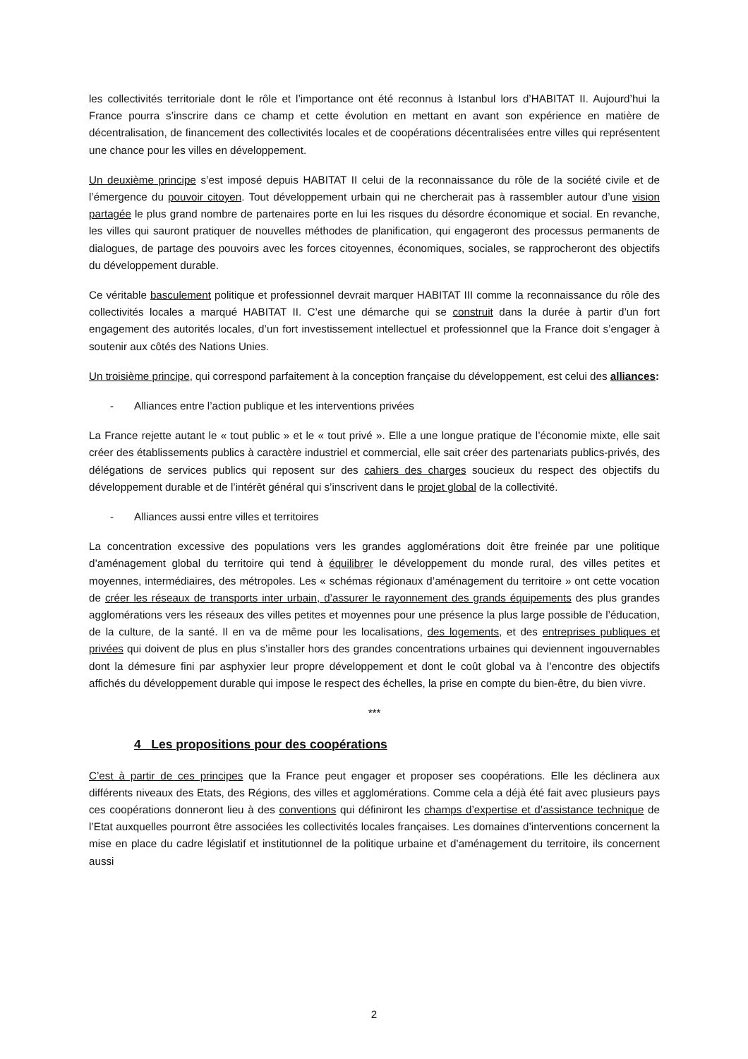les collectivités territoriale dont le rôle et l’importance ont été reconnus à Istanbul lors d’HABITAT II. Aujourd’hui la France pourra s’inscrire dans ce champ et cette évolution en mettant en avant son expérience en matière de décentralisation, de financement des collectivités locales et de coopérations décentralisées entre villes qui représentent une chance pour les villes en développement.
Un deuxième principe s’est imposé depuis HABITAT II celui de la reconnaissance du rôle de la société civile et de l’émergence du pouvoir citoyen. Tout développement urbain qui ne chercherait pas à rassembler autour d’une vision partagée le plus grand nombre de partenaires porte en lui les risques du désordre économique et social. En revanche, les villes qui sauront pratiquer de nouvelles méthodes de planification, qui engageront des processus permanents de dialogues, de partage des pouvoirs avec les forces citoyennes, économiques, sociales, se rapprocheront des objectifs du développement durable.
Ce véritable basculement politique et professionnel devrait marquer HABITAT III comme la reconnaissance du rôle des collectivités locales a marqué HABITAT II. C’est une démarche qui se construit dans la durée à partir d’un fort engagement des autorités locales, d’un fort investissement intellectuel et professionnel que la France doit s’engager à soutenir aux côtés des Nations Unies.
Un troisième principe, qui correspond parfaitement à la conception française du développement, est celui des alliances:
- Alliances entre l’action publique et les interventions privées
La France rejette autant le « tout public » et le « tout privé ». Elle a une longue pratique de l’économie mixte, elle sait créer des établissements publics à caractère industriel et commercial, elle sait créer des partenariats publics-privés, des délégations de services publics qui reposent sur des cahiers des charges soucieux du respect des objectifs du développement durable et de l’intérêt général qui s’inscrivent dans le projet global de la collectivité.
- Alliances aussi entre villes et territoires
La concentration excessive des populations vers les grandes agglomérations doit être freinée par une politique d’aménagement global du territoire qui tend à équilibrer le développement du monde rural, des villes petites et moyennes, intermédiaires, des métropoles. Les « schémas régionaux d’aménagement du territoire » ont cette vocation de créer les réseaux de transports inter urbain, d’assurer le rayonnement des grands équipements des plus grandes agglomérations vers les réseaux des villes petites et moyennes pour une présence la plus large possible de l’éducation, de la culture, de la santé. Il en va de même pour les localisations, des logements, et des entreprises publiques et privées qui doivent de plus en plus s’installer hors des grandes concentrations urbaines qui deviennent ingouvernables dont la démesure fini par asphyxier leur propre développement et dont le coût global va à l’encontre des objectifs affichés du développement durable qui impose le respect des échelles, la prise en compte du bien-être, du bien vivre.
***
4 Les propositions pour des coopérations
C’est à partir de ces principes que la France peut engager et proposer ses coopérations. Elle les déclinera aux différents niveaux des Etats, des Régions, des villes et agglomérations. Comme cela a déjà été fait avec plusieurs pays ces coopérations donneront lieu à des conventions qui définiront les champs d’expertise et d’assistance technique de l’Etat auxquelles pourront être associées les collectivités locales françaises. Les domaines d’interventions concernent la mise en place du cadre législatif et institutionnel de la politique urbaine et d’aménagement du territoire, ils concernent aussi
2